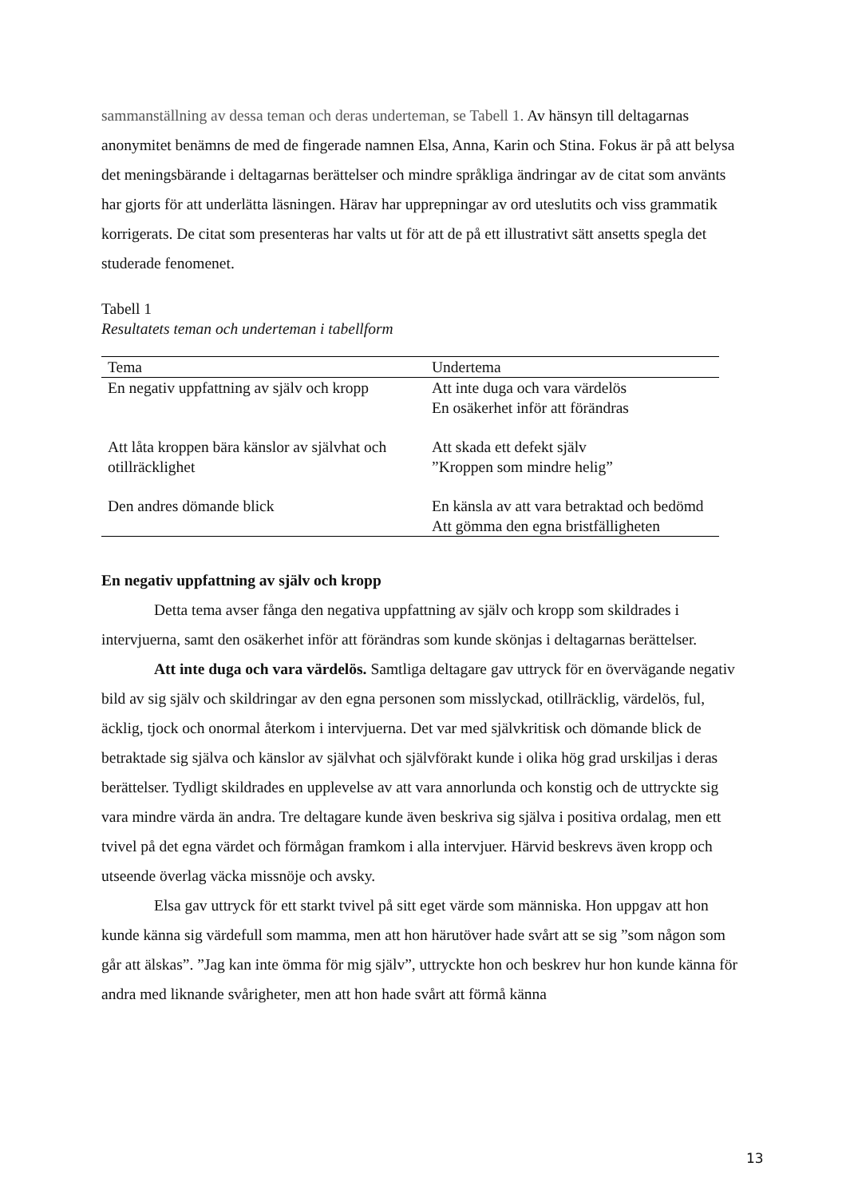sammanställning av dessa teman och deras underteman, se Tabell 1. Av hänsyn till deltagarnas anonymitet benämns de med de fingerade namnen Elsa, Anna, Karin och Stina. Fokus är på att belysa det meningsbärande i deltagarnas berättelser och mindre språkliga ändringar av de citat som använts har gjorts för att underlätta läsningen. Härav har upprepningar av ord uteslutits och viss grammatik korrigerats. De citat som presenteras har valts ut för att de på ett illustrativt sätt ansetts spegla det studerade fenomenet.
Tabell 1
Resultatets teman och underteman i tabellform
| Tema | Undertema |
| --- | --- |
| En negativ uppfattning av själv och kropp | Att inte duga och vara värdelös En osäkerhet inför att förändras |
| Att låta kroppen bära känslor av självhat och otillräcklighet | Att skada ett defekt själv ”Kroppen som mindre helig” |
| Den andres dömande blick | En känsla av att vara betraktad och bedömd Att gömma den egna bristfälligheten |
En negativ uppfattning av själv och kropp
Detta tema avser fånga den negativa uppfattning av själv och kropp som skildrades i intervjuerna, samt den osäkerhet inför att förändras som kunde skönjas i deltagarnas berättelser.
Att inte duga och vara värdelös. Samtliga deltagare gav uttryck för en övervägande negativ bild av sig själv och skildringar av den egna personen som misslyckad, otillräcklig, värdelös, ful, äcklig, tjock och onormal återkom i intervjuerna. Det var med självkritisk och dömande blick de betraktade sig själva och känslor av självhat och självförakt kunde i olika hög grad urskiljas i deras berättelser. Tydligt skildrades en upplevelse av att vara annorlunda och konstig och de uttryckte sig vara mindre värda än andra. Tre deltagare kunde även beskriva sig själva i positiva ordalag, men ett tvivel på det egna värdet och förmågan framkom i alla intervjuer. Härvid beskrevs även kropp och utseende överlag väcka missnöje och avsky.
Elsa gav uttryck för ett starkt tvivel på sitt eget värde som människa. Hon uppgav att hon kunde känna sig värdefull som mamma, men att hon härutöver hade svårt att se sig ”som någon som går att älskas”. ”Jag kan inte ömma för mig själv”, uttryckte hon och beskrev hur hon kunde känna för andra med liknande svårigheter, men att hon hade svårt att förmå känna
13